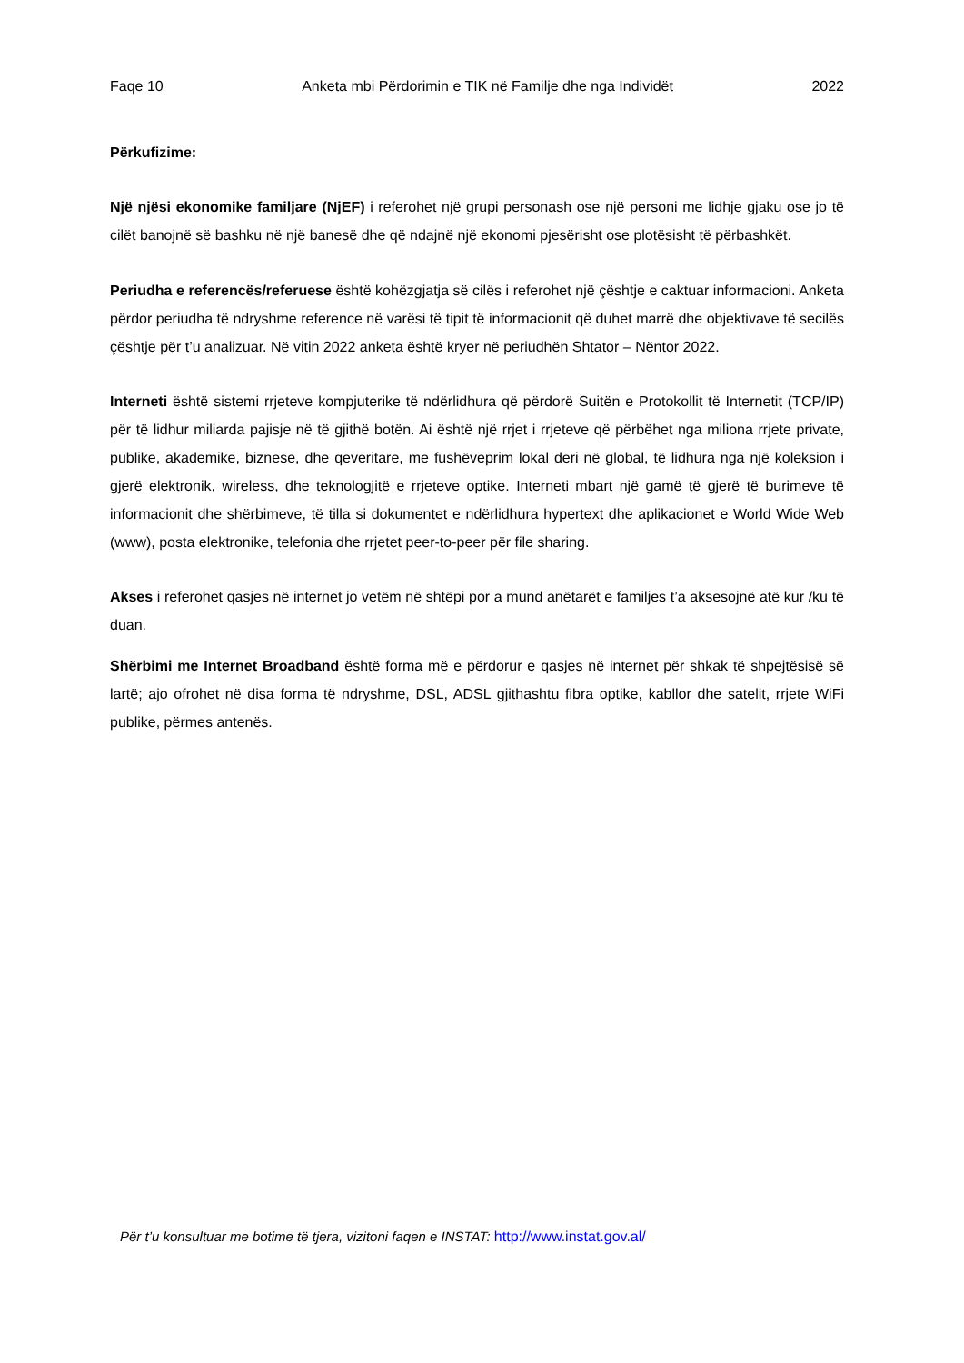Faqe 10 Anketa mbi Përdorimin e TIK në Familje dhe nga Individët 2022
Përkufizime:
Një njësi ekonomike familjare (NjEF) i referohet një grupi personash ose një personi me lidhje gjaku ose jo të cilët banojnë së bashku në një banesë dhe që ndajnë një ekonomi pjesërisht ose plotësisht të përbashkët.
Periudha e referencës/referuese është kohëzgjatja së cilës i referohet një çështje e caktuar informacioni. Anketa përdor periudha të ndryshme reference në varësi të tipit të informacionit që duhet marrë dhe objektivave të secilës çështje për t’u analizuar. Në vitin 2022 anketa është kryer në periudhën Shtator – Nëntor 2022.
Interneti është sistemi rrjeteve kompjuterike të ndërlidhura që përdorë Suitën e Protokollit të Internetit (TCP/IP) për të lidhur miliarda pajisje në të gjithë botën. Ai është një rrjet i rrjeteve që përbëhet nga miliona rrjete private, publike, akademike, biznese, dhe qeveritare, me fushëveprim lokal deri në global, të lidhura nga një koleksion i gjerë elektronik, wireless, dhe teknologjitë e rrjeteve optike. Interneti mbart një gamë të gjerë të burimeve të informacionit dhe shërbimeve, të tilla si dokumentet e ndërlidhura hypertext dhe aplikacionet e World Wide Web (www), posta elektronike, telefonia dhe rrjetet peer-to-peer për file sharing.
Akses i referohet qasjes në internet jo vetëm në shtëpi por a mund anëtarët e familjes t’a aksesojnë atë kur /ku të duan.
Shërbimi me Internet Broadband është forma më e përdorur e qasjes në internet për shkak të shpejtësisë së lartë; ajo ofrohet në disa forma të ndryshme, DSL, ADSL gjithashtu fibra optike, kabllor dhe satelit, rrjete WiFi publike, përmes antenës.
Për t’u konsultuar me botime të tjera, vizitoni faqen e INSTAT: http://www.instat.gov.al/